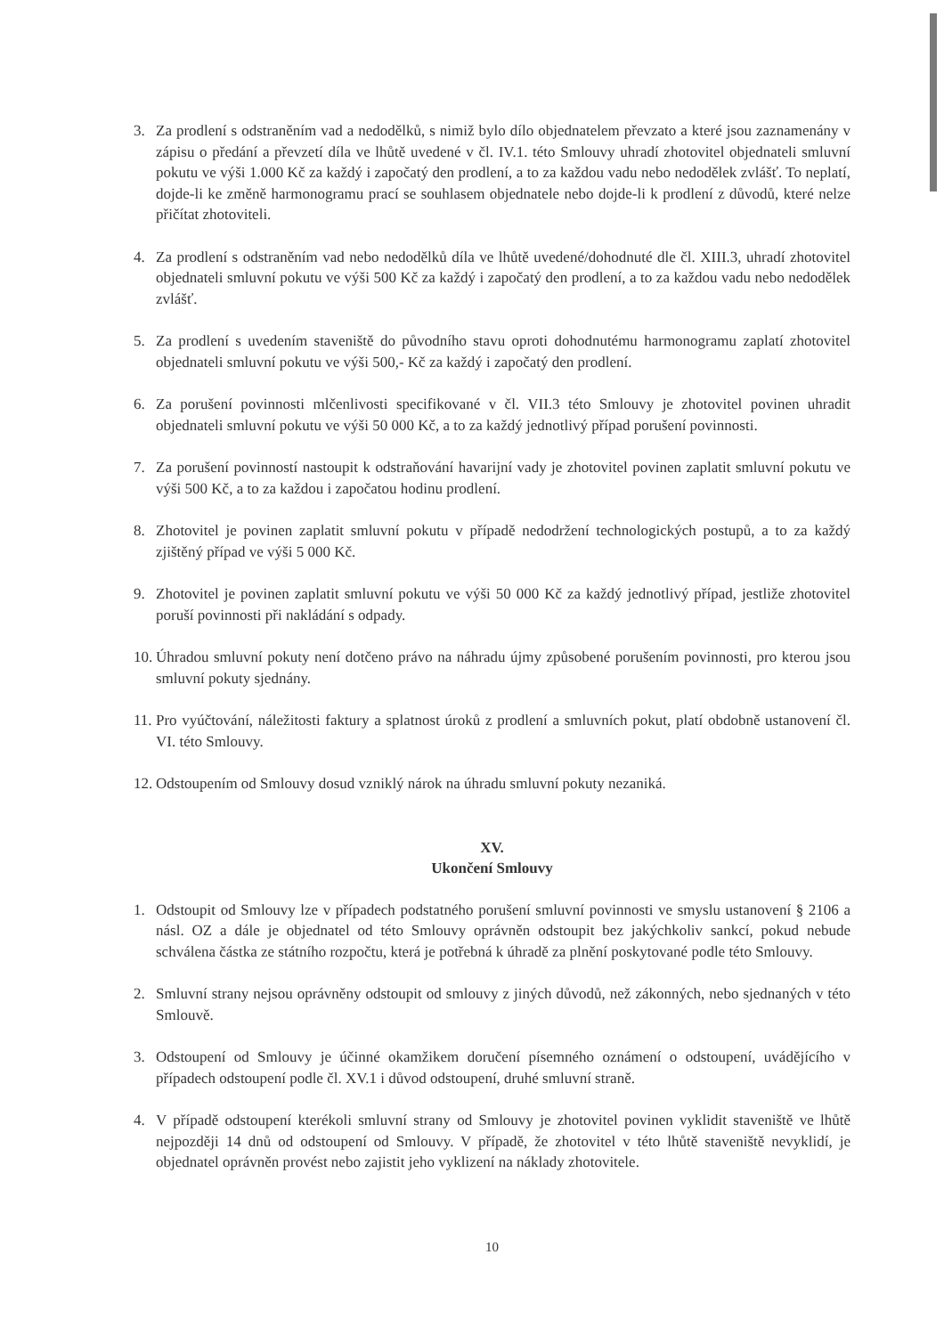3. Za prodlení s odstraněním vad a nedodělků, s nimiž bylo dílo objednatelem převzato a které jsou zaznamenány v zápisu o předání a převzetí díla ve lhůtě uvedené v čl. IV.1. této Smlouvy uhradí zhotovitel objednateli smluvní pokutu ve výši 1.000 Kč za každý i započatý den prodlení, a to za každou vadu nebo nedodělek zvlášť. To neplatí, dojde-li ke změně harmonogramu prací se souhlasem objednatele nebo dojde-li k prodlení z důvodů, které nelze přičítat zhotoviteli.
4. Za prodlení s odstraněním vad nebo nedodělků díla ve lhůtě uvedené/dohodnuté dle čl. XIII.3, uhradí zhotovitel objednateli smluvní pokutu ve výši 500 Kč za každý i započatý den prodlení, a to za každou vadu nebo nedodělek zvlášť.
5. Za prodlení s uvedením staveniště do původního stavu oproti dohodnutému harmonogramu zaplatí zhotovitel objednateli smluvní pokutu ve výši 500,- Kč za každý i započatý den prodlení.
6. Za porušení povinnosti mlčenlivosti specifikované v čl. VII.3 této Smlouvy je zhotovitel povinen uhradit objednateli smluvní pokutu ve výši 50 000 Kč, a to za každý jednotlivý případ porušení povinnosti.
7. Za porušení povinností nastoupit k odstraňování havarijní vady je zhotovitel povinen zaplatit smluvní pokutu ve výši 500 Kč, a to za každou i započatou hodinu prodlení.
8. Zhotovitel je povinen zaplatit smluvní pokutu v případě nedodržení technologických postupů, a to za každý zjištěný případ ve výši 5 000 Kč.
9. Zhotovitel je povinen zaplatit smluvní pokutu ve výši 50 000 Kč za každý jednotlivý případ, jestliže zhotovitel poruší povinnosti při nakládání s odpady.
10. Úhradou smluvní pokuty není dotčeno právo na náhradu újmy způsobené porušením povinnosti, pro kterou jsou smluvní pokuty sjednány.
11. Pro vyúčtování, náležitosti faktury a splatnost úroků z prodlení a smluvních pokut, platí obdobně ustanovení čl. VI. této Smlouvy.
12. Odstoupením od Smlouvy dosud vzniklý nárok na úhradu smluvní pokuty nezaniká.
XV.
Ukončení Smlouvy
1. Odstoupit od Smlouvy lze v případech podstatného porušení smluvní povinnosti ve smyslu ustanovení § 2106 a násl. OZ a dále je objednatel od této Smlouvy oprávněn odstoupit bez jakýchkoliv sankcí, pokud nebude schválena částka ze státního rozpočtu, která je potřebná k úhradě za plnění poskytované podle této Smlouvy.
2. Smluvní strany nejsou oprávněny odstoupit od smlouvy z jiných důvodů, než zákonných, nebo sjednaných v této Smlouvě.
3. Odstoupení od Smlouvy je účinné okamžikem doručení písemného oznámení o odstoupení, uvádějícího v případech odstoupení podle čl. XV.1 i důvod odstoupení, druhé smluvní straně.
4. V případě odstoupení kterékoli smluvní strany od Smlouvy je zhotovitel povinen vyklidit staveniště ve lhůtě nejpozději 14 dnů od odstoupení od Smlouvy. V případě, že zhotovitel v této lhůtě staveniště nevyklidí, je objednatel oprávněn provést nebo zajistit jeho vyklizení na náklady zhotovitele.
10